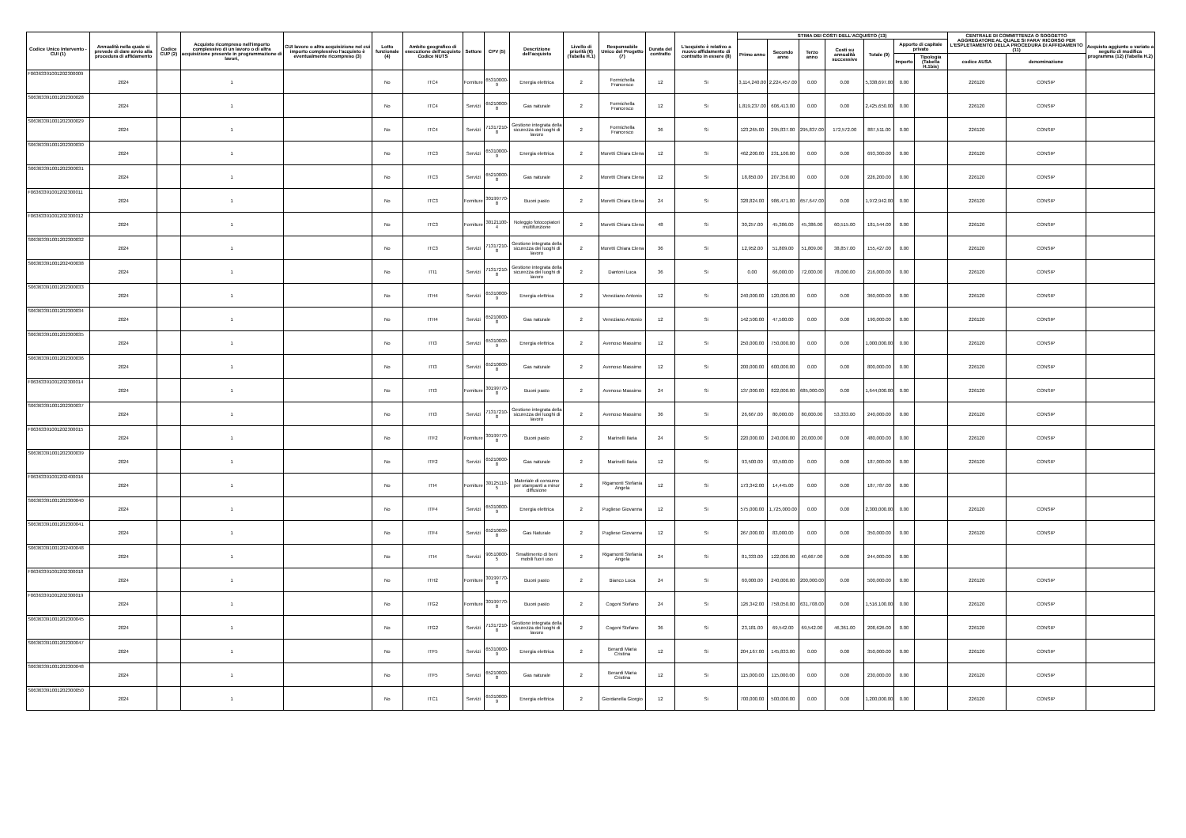| Codice Unico Intervento - CUI (1) | Annualità nella quale si prevede di dare avvio alla procedura di affidamento | Codice CUP (2) | Acquisto ricompreso nell'importo complessivo di un lavoro o di altra acquisizione presente in programmazione di lavori, | CUI lavoro o altra acquisizione nel cui importo complessivo l'acquisto è eventualmente ricompreso (3) | Lotto funzionale (4) | Ambito geografico di esecuzione dell'acquisto Codice NUTS | Settore | CPV (5) | Descrizione dell'acquisto | Livello di priorità (6) (Tabella H.1) | Responsabile Unico del Progetto (7) | Durata del contratto | L'acquisto è relativo a nuovo affidamento di contratto in essere (8) | STIMA DEI COSTI DELL'ACQUISTO (13) | | | | | | | CENTRALE DI COMMITTENZA O SOGGETTO AGGREGATORE AL QUALE SI FARA' RICORSO PER L'ESPLETAMENTO DELLA PROCEDURA DI AFFIDAMENTO (11) | | Acquisto aggiunto o variato a seguito di modifica programma (12) (Tabella H.2) |
| --- | --- | --- | --- | --- | --- | --- | --- | --- | --- | --- | --- | --- | --- | --- | --- | --- | --- | --- | --- | --- | --- | --- | --- |
| | | | | | | | | | | | | | | Primo anno | Secondo anno | Terzo anno | Costi su annualità successive | Totale (9) | Apporto di capitale privato | | | | |
| | | | | | | | | | | | | | | | | | | | Importo | Tipologia (Tabella H.1bis) | codice AUSA | denominazione | |
| F06363391001202300009 | 2024 | | 1 | | No | ITC4 | Forniture | 65310000-9 | Energia elettrica | 2 | Formichella Francesco | 12 | Si | 3,114,240.00 | 2,224,457.00 | 0.00 | 0.00 | 5,338,697.00 | 0.00 | | 226120 | CONSIP | |
| S06363391001202300028 | 2024 | | 1 | | No | ITC4 | Servizi | 65210000-8 | Gas naturale | 2 | Formichella Francesco | 12 | Si | 1,819,237.00 | 606,413.00 | 0.00 | 0.00 | 2,425,650.00 | 0.00 | | 226120 | CONSIP | |
| S06363391001202300029 | 2024 | | 1 | | No | ITC4 | Servizi | 71317210-8 | Gestione integrata della sicurezza dei luoghi di lavoro | 2 | Formichella Francesco | 36 | Si | 123,265.00 | 295,837.00 | 295,837.00 | 172,572.00 | 887,511.00 | 0.00 | | 226120 | CONSIP | |
| S06363391001202300030 | 2024 | | 1 | | No | ITC3 | Servizi | 65310000-9 | Energia elettrica | 2 | Moretti Chiara Elena | 12 | Si | 462,200.00 | 231,100.00 | 0.00 | 0.00 | 693,300.00 | 0.00 | | 226120 | CONSIP | |
| S06363391001202300031 | 2024 | | 1 | | No | ITC3 | Servizi | 65210000-8 | Gas naturale | 2 | Moretti Chiara Elena | 12 | Si | 18,850.00 | 207,350.00 | 0.00 | 0.00 | 226,200.00 | 0.00 | | 226120 | CONSIP | |
| F06363391001202300011 | 2024 | | 1 | | No | ITC3 | Forniture | 30199770-8 | Buoni pasto | 2 | Moretti Chiara Elena | 24 | Si | 328,824.00 | 986,471.00 | 657,647.00 | 0.00 | 1,972,942.00 | 0.00 | | 226120 | CONSIP | |
| F06363391001202300012 | 2024 | | 1 | | No | ITC3 | Forniture | 30121100-4 | Noleggio fotocopiatori multifunzione | 2 | Moretti Chiara Elena | 48 | Si | 30,257.00 | 45,386.00 | 45,386.00 | 60,515.00 | 181,544.00 | 0.00 | | 226120 | CONSIP | |
| S06363391001202300032 | 2024 | | 1 | | No | ITC3 | Servizi | 71317210-8 | Gestione integrata della sicurezza dei luoghi di lavoro | 2 | Moretti Chiara Elena | 36 | Si | 12,952.00 | 51,809.00 | 51,809.00 | 38,857.00 | 155,427.00 | 0.00 | | 226120 | CONSIP | |
| S06363391001202400038 | 2024 | | 1 | | No | ITI1 | Servizi | 71317210-8 | Gestione integrata della sicurezza dei luoghi di lavoro | 2 | Dantoni Luca | 36 | Si | 0.00 | 66,000.00 | 72,000.00 | 78,000.00 | 216,000.00 | 0.00 | | 226120 | CONSIP | |
| S06363391001202300033 | 2024 | | 1 | | No | ITH4 | Servizi | 65310000-9 | Energia elettrica | 2 | Veneziano Antonio | 12 | Si | 240,000.00 | 120,000.00 | 0.00 | 0.00 | 360,000.00 | 0.00 | | 226120 | CONSIP | |
| S06363391001202300034 | 2024 | | 1 | | No | ITH4 | Servizi | 65210000-8 | Gas naturale | 2 | Veneziano Antonio | 12 | Si | 142,500.00 | 47,500.00 | 0.00 | 0.00 | 190,000.00 | 0.00 | | 226120 | CONSIP | |
| S06363391001202300035 | 2024 | | 1 | | No | ITI3 | Servizi | 65310000-9 | Energia elettrica | 2 | Avenoso Massimo | 12 | Si | 250,000.00 | 750,000.00 | 0.00 | 0.00 | 1,000,000.00 | 0.00 | | 226120 | CONSIP | |
| S06363391001202300036 | 2024 | | 1 | | No | ITI3 | Servizi | 65210000-8 | Gas naturale | 2 | Avenoso Massimo | 12 | Si | 200,000.00 | 600,000.00 | 0.00 | 0.00 | 800,000.00 | 0.00 | | 226120 | CONSIP | |
| F06363391001202300014 | 2024 | | 1 | | No | ITI3 | Forniture | 30199770-8 | Buoni pasto | 2 | Avenoso Massimo | 24 | Si | 137,000.00 | 822,000.00 | 685,000.00 | 0.00 | 1,644,000.00 | 0.00 | | 226120 | CONSIP | |
| S06363391001202300037 | 2024 | | 1 | | No | ITI3 | Servizi | 71317210-8 | Gestione integrata della sicurezza dei luoghi di lavoro | 2 | Avenoso Massimo | 36 | Si | 26,667.00 | 80,000.00 | 80,000.00 | 53,333.00 | 240,000.00 | 0.00 | | 226120 | CONSIP | |
| F06363391001202300015 | 2024 | | 1 | | No | ITF2 | Forniture | 30199770-8 | Buoni pasto | 2 | Marinelli Ilaria | 24 | Si | 220,000.00 | 240,000.00 | 20,000.00 | 0.00 | 480,000.00 | 0.00 | | 226120 | CONSIP | |
| S06363391001202300039 | 2024 | | 1 | | No | ITF2 | Servizi | 65210000-8 | Gas naturale | 2 | Marinelli Ilaria | 12 | Si | 93,500.00 | 93,500.00 | 0.00 | 0.00 | 187,000.00 | 0.00 | | 226120 | CONSIP | |
| F06363391001202400016 | 2024 | | 1 | | No | ITI4 | Forniture | 30125110-5 | Materiale di consumo per stampanti a minor diffusione | 2 | Rigamonti Stefania Angela | 12 | Si | 173,342.00 | 14,445.00 | 0.00 | 0.00 | 187,787.00 | 0.00 | | | | |
| S06363391001202300040 | 2024 | | 1 | | No | ITF4 | Servizi | 65310000-9 | Energia elettrica | 2 | Pugliese Giovanna | 12 | Si | 575,000.00 | 1,725,000.00 | 0.00 | 0.00 | 2,300,000.00 | 0.00 | | 226120 | CONSIP | |
| S06363391001202300041 | 2024 | | 1 | | No | ITF4 | Servizi | 65210000-8 | Gas Naturale | 2 | Pugliese Giovanna | 12 | Si | 267,000.00 | 83,000.00 | 0.00 | 0.00 | 350,000.00 | 0.00 | | 226120 | CONSIP | |
| S06363391001202400048 | 2024 | | 1 | | No | ITI4 | Servizi | 90510000-5 | Smaltimento di beni mobili fuori uso | 2 | Rigamonti Stefania Angela | 24 | Si | 81,333.00 | 122,000.00 | 40,667.00 | 0.00 | 244,000.00 | 0.00 | | | | |
| F06363391001202300018 | 2024 | | 1 | | No | ITH2 | Forniture | 30199770-8 | Buoni pasto | 2 | Bianco Luca | 24 | Si | 60,000.00 | 240,000.00 | 200,000.00 | 0.00 | 500,000.00 | 0.00 | | 226120 | CONSIP | |
| F06363391001202300019 | 2024 | | 1 | | No | ITG2 | Forniture | 30199770-8 | Buoni pasto | 2 | Cogoni Stefano | 24 | Si | 126,342.00 | 758,050.00 | 631,708.00 | 0.00 | 1,516,100.00 | 0.00 | | 226120 | CONSIP | |
| S06363391001202300045 | 2024 | | 1 | | No | ITG2 | Servizi | 71317210-8 | Gestione integrata della sicurezza dei luoghi di lavoro | 2 | Cogoni Stefano | 36 | Si | 23,181.00 | 69,542.00 | 69,542.00 | 46,361.00 | 208,626.00 | 0.00 | | 226120 | CONSIP | |
| S06363391001202300047 | 2024 | | 1 | | No | ITF5 | Servizi | 65310000-9 | Energia elettrica | 2 | Berardi Maria Cristina | 12 | Si | 204,167.00 | 145,833.00 | 0.00 | 0.00 | 350,000.00 | 0.00 | | 226120 | CONSIP | |
| S06363391001202300048 | 2024 | | 1 | | No | ITF5 | Servizi | 65210000-8 | Gas naturale | 2 | Berardi Maria Cristina | 12 | Si | 115,000.00 | 115,000.00 | 0.00 | 0.00 | 230,000.00 | 0.00 | | 226120 | CONSIP | |
| S06363391001202300050 | 2024 | | 1 | | No | ITC1 | Servizi | 65310000-9 | Energia elettrica | 2 | Giordanella Giorgio | 12 | Si | 700,000.00 | 500,000.00 | 0.00 | 0.00 | 1,200,000.00 | 0.00 | | 226120 | CONSIP | |